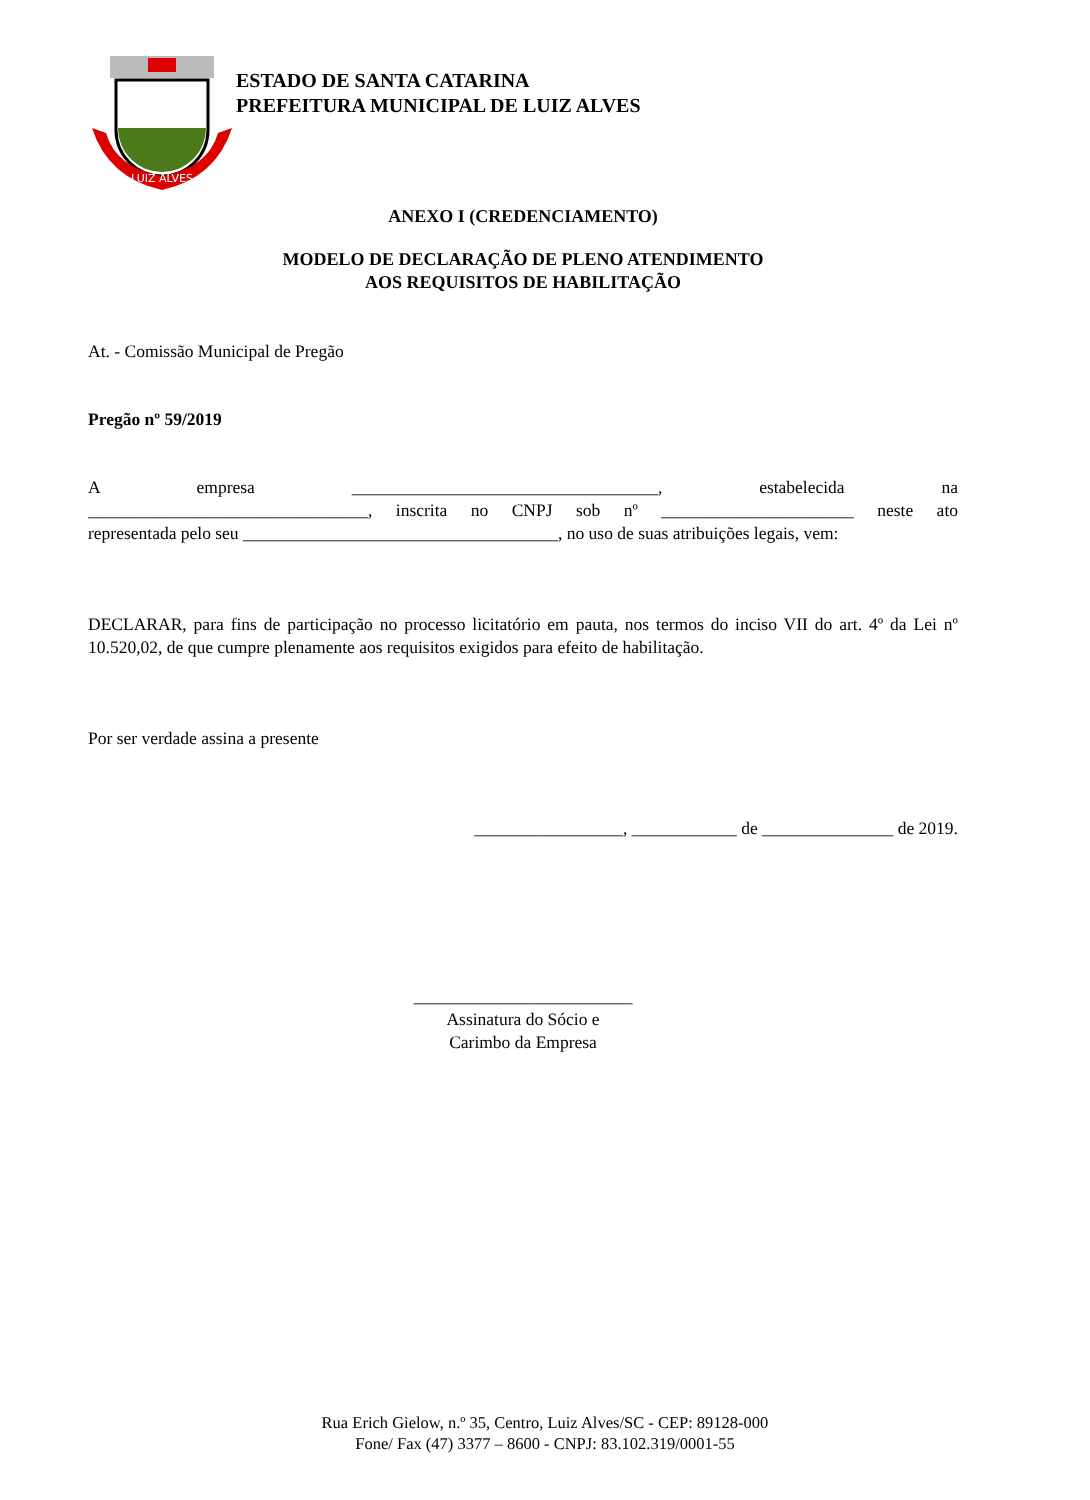LUIZ ALVES
ESTADO DE SANTA CATARINA
PREFEITURA MUNICIPAL DE LUIZ ALVES
ANEXO I (CREDENCIAMENTO)
MODELO DE DECLARAÇÃO DE PLENO ATENDIMENTO
AOS REQUISITOS DE HABILITAÇÃO
At. - Comissão Municipal de Pregão
Pregão nº 59/2019
A empresa ___________________________________, estabelecida na
________________________________, inscrita no CNPJ sob nº ______________________ neste ato
representada pelo seu ____________________________________, no uso de suas atribuições legais, vem:
DECLARAR, para fins de participação no processo licitatório em pauta, nos termos do inciso VII do art. 4º da Lei nº 10.520,02, de que cumpre plenamente aos requisitos exigidos para efeito de habilitação.
Por ser verdade assina a presente
_________________, ____________ de _______________ de 2019.
_________________________
Assinatura do Sócio e
Carimbo da Empresa
Rua Erich Gielow, n.º 35, Centro, Luiz Alves/SC - CEP: 89128-000
Fone/ Fax (47) 3377 – 8600 - CNPJ: 83.102.319/0001-55